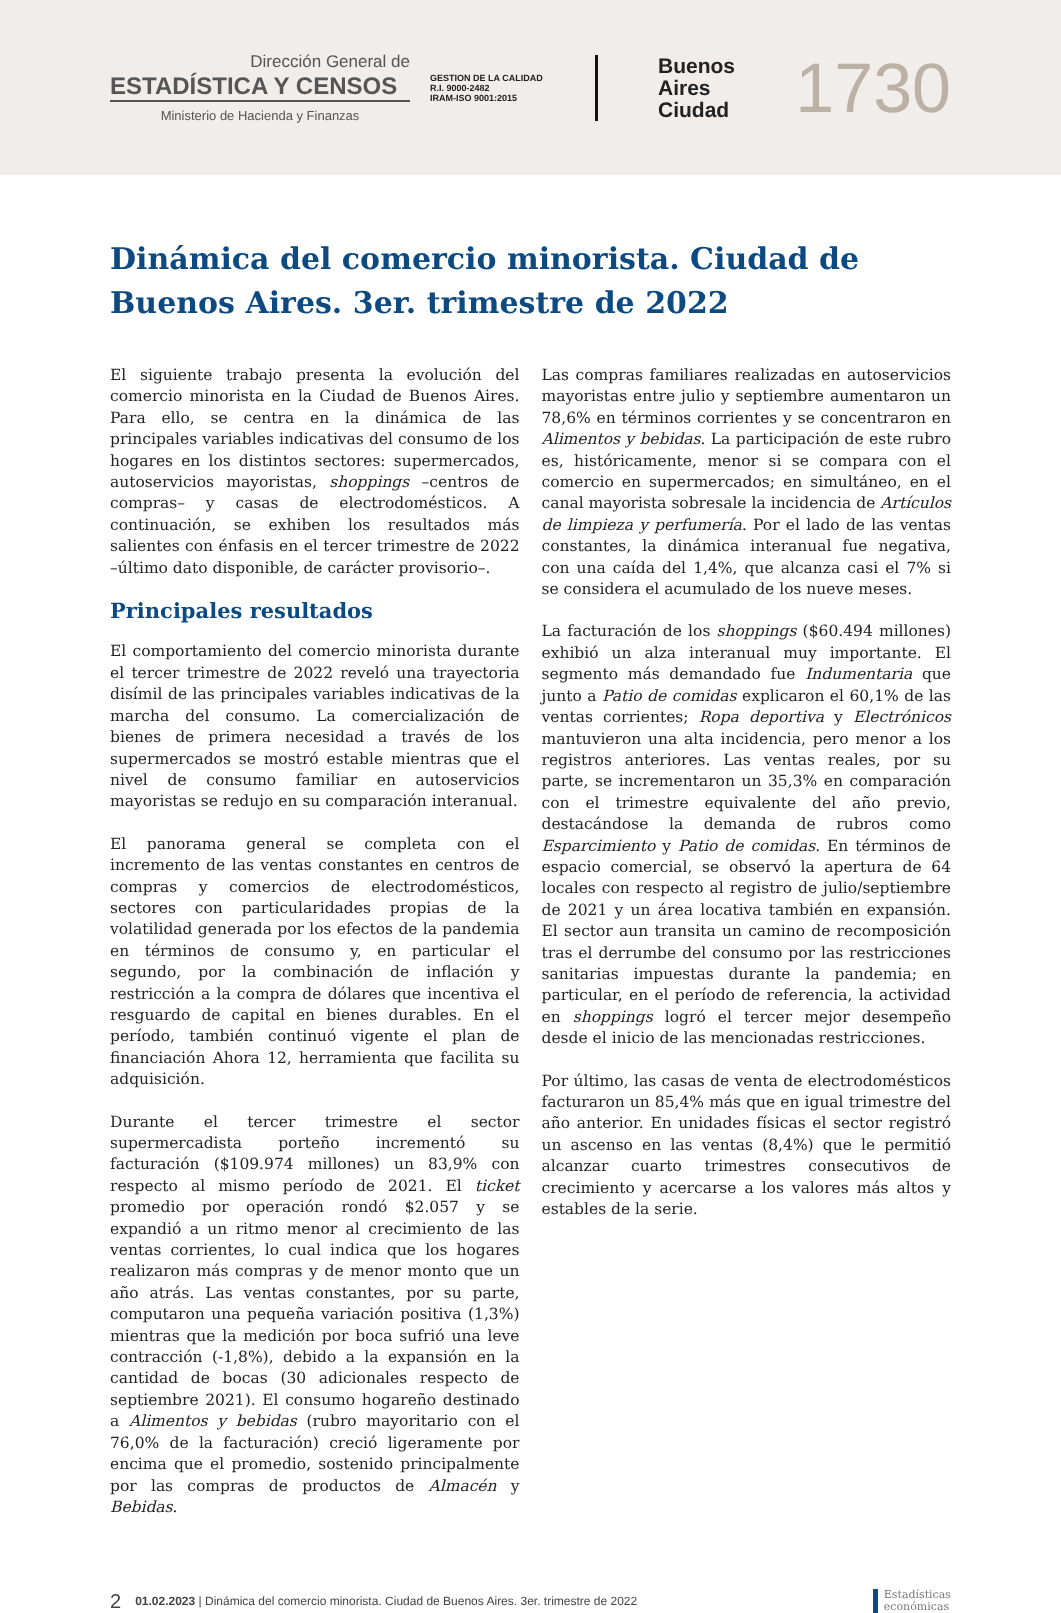Dirección General de
ESTADÍSTICA Y CENSOS
Ministerio de Hacienda y Finanzas
GESTION DE LA CALIDAD
R.I. 9000-2482
IRAM-ISO 9001:2015
Buenos
Aires
Ciudad
1730
Dinámica del comercio minorista. Ciudad de Buenos Aires. 3er. trimestre de 2022
El siguiente trabajo presenta la evolución del comercio minorista en la Ciudad de Buenos Aires. Para ello, se centra en la dinámica de las principales variables indicativas del consumo de los hogares en los distintos sectores: supermercados, autoservicios mayoristas, shoppings –centros de compras– y casas de electrodomésticos. A continuación, se exhiben los resultados más salientes con énfasis en el tercer trimestre de 2022 –último dato disponible, de carácter provisorio–.
Principales resultados
El comportamiento del comercio minorista durante el tercer trimestre de 2022 reveló una trayectoria disímil de las principales variables indicativas de la marcha del consumo. La comercialización de bienes de primera necesidad a través de los supermercados se mostró estable mientras que el nivel de consumo familiar en autoservicios mayoristas se redujo en su comparación interanual.
El panorama general se completa con el incremento de las ventas constantes en centros de compras y comercios de electrodomésticos, sectores con particularidades propias de la volatilidad generada por los efectos de la pandemia en términos de consumo y, en particular el segundo, por la combinación de inflación y restricción a la compra de dólares que incentiva el resguardo de capital en bienes durables. En el período, también continuó vigente el plan de financiación Ahora 12, herramienta que facilita su adquisición.
Durante el tercer trimestre el sector supermercadista porteño incrementó su facturación ($109.974 millones) un 83,9% con respecto al mismo período de 2021. El ticket promedio por operación rondó $2.057 y se expandió a un ritmo menor al crecimiento de las ventas corrientes, lo cual indica que los hogares realizaron más compras y de menor monto que un año atrás. Las ventas constantes, por su parte, computaron una pequeña variación positiva (1,3%) mientras que la medición por boca sufrió una leve contracción (-1,8%), debido a la expansión en la cantidad de bocas (30 adicionales respecto de septiembre 2021). El consumo hogareño destinado a Alimentos y bebidas (rubro mayoritario con el 76,0% de la facturación) creció ligeramente por encima que el promedio, sostenido principalmente por las compras de productos de Almacén y Bebidas.
Las compras familiares realizadas en autoservicios mayoristas entre julio y septiembre aumentaron un 78,6% en términos corrientes y se concentraron en Alimentos y bebidas. La participación de este rubro es, históricamente, menor si se compara con el comercio en supermercados; en simultáneo, en el canal mayorista sobresale la incidencia de Artículos de limpieza y perfumería. Por el lado de las ventas constantes, la dinámica interanual fue negativa, con una caída del 1,4%, que alcanza casi el 7% si se considera el acumulado de los nueve meses.
La facturación de los shoppings ($60.494 millones) exhibió un alza interanual muy importante. El segmento más demandado fue Indumentaria que junto a Patio de comidas explicaron el 60,1% de las ventas corrientes; Ropa deportiva y Electrónicos mantuvieron una alta incidencia, pero menor a los registros anteriores. Las ventas reales, por su parte, se incrementaron un 35,3% en comparación con el trimestre equivalente del año previo, destacándose la demanda de rubros como Esparcimiento y Patio de comidas. En términos de espacio comercial, se observó la apertura de 64 locales con respecto al registro de julio/septiembre de 2021 y un área locativa también en expansión. El sector aun transita un camino de recomposición tras el derrumbe del consumo por las restricciones sanitarias impuestas durante la pandemia; en particular, en el período de referencia, la actividad en shoppings logró el tercer mejor desempeño desde el inicio de las mencionadas restricciones.
Por último, las casas de venta de electrodomésticos facturaron un 85,4% más que en igual trimestre del año anterior. En unidades físicas el sector registró un ascenso en las ventas (8,4%) que le permitió alcanzar cuarto trimestres consecutivos de crecimiento y acercarse a los valores más altos y estables de la serie.
2 01.02.2023 | Dinámica del comercio minorista. Ciudad de Buenos Aires. 3er. trimestre de 2022
Estadísticas
económicas